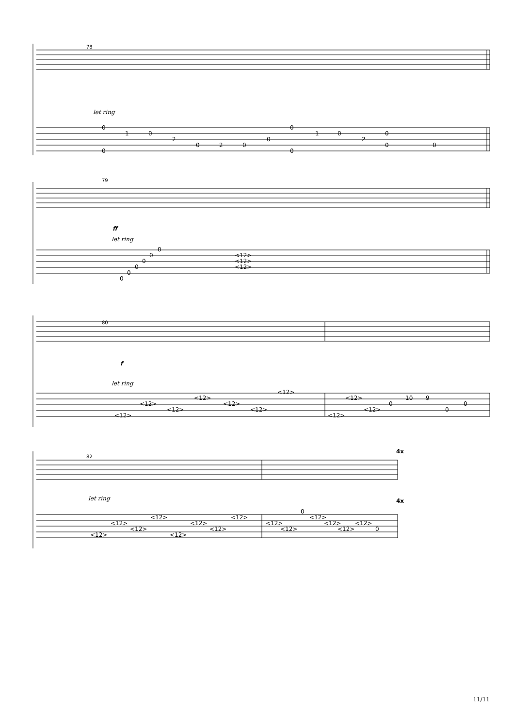78
let ring
0
0
0
0
1
0
2
0
2
0
0
1
0
2
0
0
0
79
ff
let ring
0
0
<12>
0
<12>
0
<12>
0
0
80
f
let ring
<12>
<12>
<12>
10
9
<12>
<12>
0
0
<12>
<12>
<12>
0
<12>
<12>
82
4x
let ring
4x
0
<12>
<12>
<12>
<12>
<12>
<12>
<12>
<12>
<12>
<12>
<12>
<12>
0
<12>
<12>
11/11